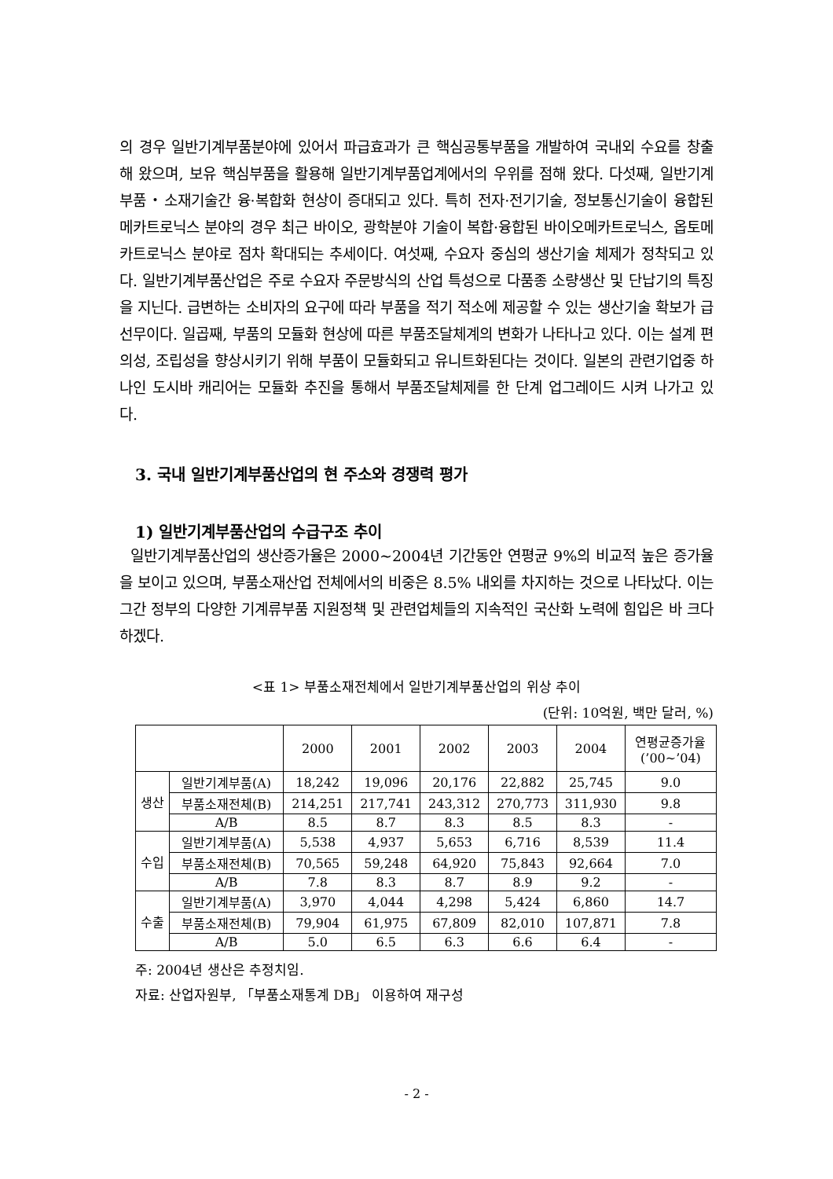의 경우 일반기계부품분야에 있어서 파급효과가 큰 핵심공통부품을 개발하여 국내외 수요를 창출해 왔으며, 보유 핵심부품을 활용해 일반기계부품업계에서의 우위를 점해 왔다. 다섯째, 일반기계부품・소재기술간 융·복합화 현상이 증대되고 있다. 특히 전자·전기기술, 정보통신기술이 융합된 메카트로닉스 분야의 경우 최근 바이오, 광학분야 기술이 복합·융합된 바이오메카트로닉스, 옵토메카트로닉스 분야로 점차 확대되는 추세이다. 여섯째, 수요자 중심의 생산기술 체제가 정착되고 있다. 일반기계부품산업은 주로 수요자 주문방식의 산업 특성으로 다품종 소량생산 및 단납기의 특징을 지닌다. 급변하는 소비자의 요구에 따라 부품을 적기 적소에 제공할 수 있는 생산기술 확보가 급선무이다. 일곱째, 부품의 모듈화 현상에 따른 부품조달체계의 변화가 나타나고 있다. 이는 설계 편의성, 조립성을 향상시키기 위해 부품이 모듈화되고 유니트화된다는 것이다. 일본의 관련기업중 하나인 도시바 캐리어는 모듈화 추진을 통해서 부품조달체제를 한 단계 업그레이드 시켜 나가고 있다.
3. 국내 일반기계부품산업의 현 주소와 경쟁력 평가
1) 일반기계부품산업의 수급구조 추이
일반기계부품산업의 생산증가율은 2000~2004년 기간동안 연평균 9%의 비교적 높은 증가율을 보이고 있으며, 부품소재산업 전체에서의 비중은 8.5% 내외를 차지하는 것으로 나타났다. 이는 그간 정부의 다양한 기계류부품 지원정책 및 관련업체들의 지속적인 국산화 노력에 힘입은 바 크다 하겠다.
<표 1> 부품소재전체에서 일반기계부품산업의 위상 추이
(단위: 10억원, 백만 달러, %)
| | | 2000 | 2001 | 2002 | 2003 | 2004 | 연평균증가율 (’00~’04) |
| --- | --- | --- | --- | --- | --- | --- | --- |
| 생산 | 일반기계부품(A) | 18,242 | 19,096 | 20,176 | 22,882 | 25,745 | 9.0 |
| | 부품소재전체(B) | 214,251 | 217,741 | 243,312 | 270,773 | 311,930 | 9.8 |
| | A/B | 8.5 | 8.7 | 8.3 | 8.5 | 8.3 | - |
| 수입 | 일반기계부품(A) | 5,538 | 4,937 | 5,653 | 6,716 | 8,539 | 11.4 |
| | 부품소재전체(B) | 70,565 | 59,248 | 64,920 | 75,843 | 92,664 | 7.0 |
| | A/B | 7.8 | 8.3 | 8.7 | 8.9 | 9.2 | - |
| 수출 | 일반기계부품(A) | 3,970 | 4,044 | 4,298 | 5,424 | 6,860 | 14.7 |
| | 부품소재전체(B) | 79,904 | 61,975 | 67,809 | 82,010 | 107,871 | 7.8 |
| | A/B | 5.0 | 6.5 | 6.3 | 6.6 | 6.4 | - |
주: 2004년 생산은 추정치임.
자료: 산업자원부, 「부품소재통계 DB」 이용하여 재구성
- 2 -